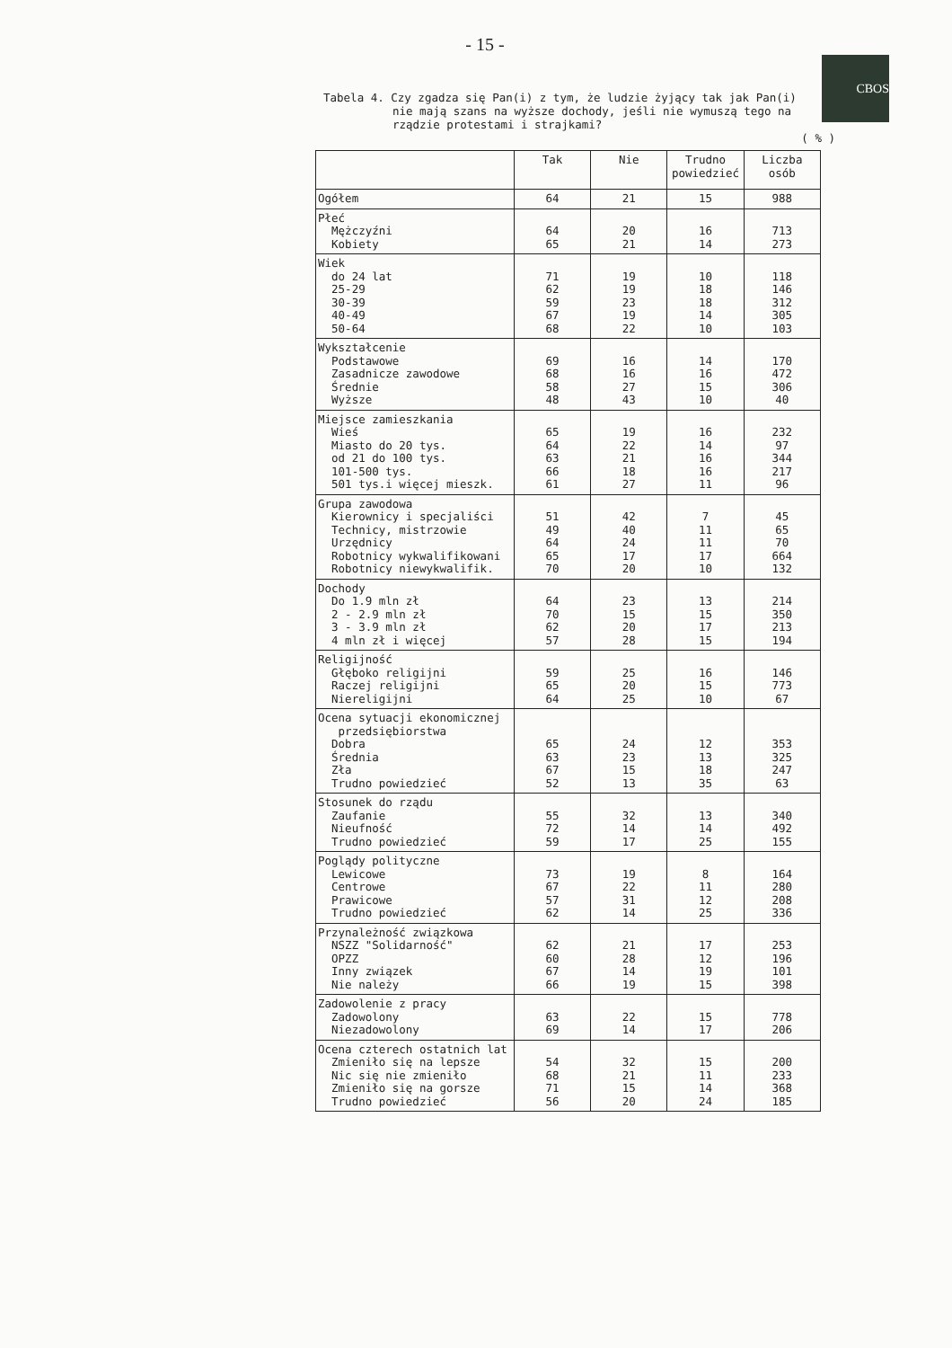- 15 -
CBOS
Tabela 4. Czy zgadza się Pan(i) z tym, że ludzie żyjący tak jak Pan(i)
nie mają szans na wyższe dochody, jeśli nie wymuszą tego na
rządzie protestami i strajkami?
( % )
| | Tak | Nie | Trudno powiedzieć | Liczba osób |
| --- | --- | --- | --- | --- |
| Ogółem | 64 | 21 | 15 | 988 |
| Płeć Mężczyźni Kobiety | 64 65 | 20 21 | 16 14 | 713 273 |
| Wiek do 24 lat 25-29 30-39 40-49 50-64 | 71 62 59 67 68 | 19 19 23 19 22 | 10 18 18 14 10 | 118 146 312 305 103 |
| Wykształcenie Podstawowe Zasadnicze zawodowe Średnie Wyższe | 69 68 58 48 | 16 16 27 43 | 14 16 15 10 | 170 472 306 40 |
| Miejsce zamieszkania Wieś Miasto do 20 tys. od 21 do 100 tys. 101-500 tys. 501 tys.i więcej mieszk. | 65 64 63 66 61 | 19 22 21 18 27 | 16 14 16 16 11 | 232 97 344 217 96 |
| Grupa zawodowa Kierownicy i specjaliści Technicy, mistrzowie Urzędnicy Robotnicy wykwalifikowani Robotnicy niewykwalifik. | 51 49 64 65 70 | 42 40 24 17 20 | 7 11 11 17 10 | 45 65 70 664 132 |
| Dochody Do 1.9 mln zł 2 - 2.9 mln zł 3 - 3.9 mln zł 4 mln zł i więcej | 64 70 62 57 | 23 15 20 28 | 13 15 17 15 | 214 350 213 194 |
| Religijność Głęboko religijni Raczej religijni Niereligijni | 59 65 64 | 25 20 25 | 16 15 10 | 146 773 67 |
| Ocena sytuacji ekonomicznej przedsiębiorstwa Dobra Średnia Zła Trudno powiedzieć | 65 63 67 52 | 24 23 15 13 | 12 13 18 35 | 353 325 247 63 |
| Stosunek do rządu Zaufanie Nieufność Trudno powiedzieć | 55 72 59 | 32 14 17 | 13 14 25 | 340 492 155 |
| Poglądy polityczne Lewicowe Centrowe Prawicowe Trudno powiedzieć | 73 67 57 62 | 19 22 31 14 | 8 11 12 25 | 164 280 208 336 |
| Przynależność związkowa NSZZ "Solidarność" OPZZ Inny związek Nie należy | 62 60 67 66 | 21 28 14 19 | 17 12 19 15 | 253 196 101 398 |
| Zadowolenie z pracy Zadowolony Niezadowolony | 63 69 | 22 14 | 15 17 | 778 206 |
| Ocena czterech ostatnich lat Zmieniło się na lepsze Nic się nie zmieniło Zmieniło się na gorsze Trudno powiedzieć | 54 68 71 56 | 32 21 15 20 | 15 11 14 24 | 200 233 368 185 |